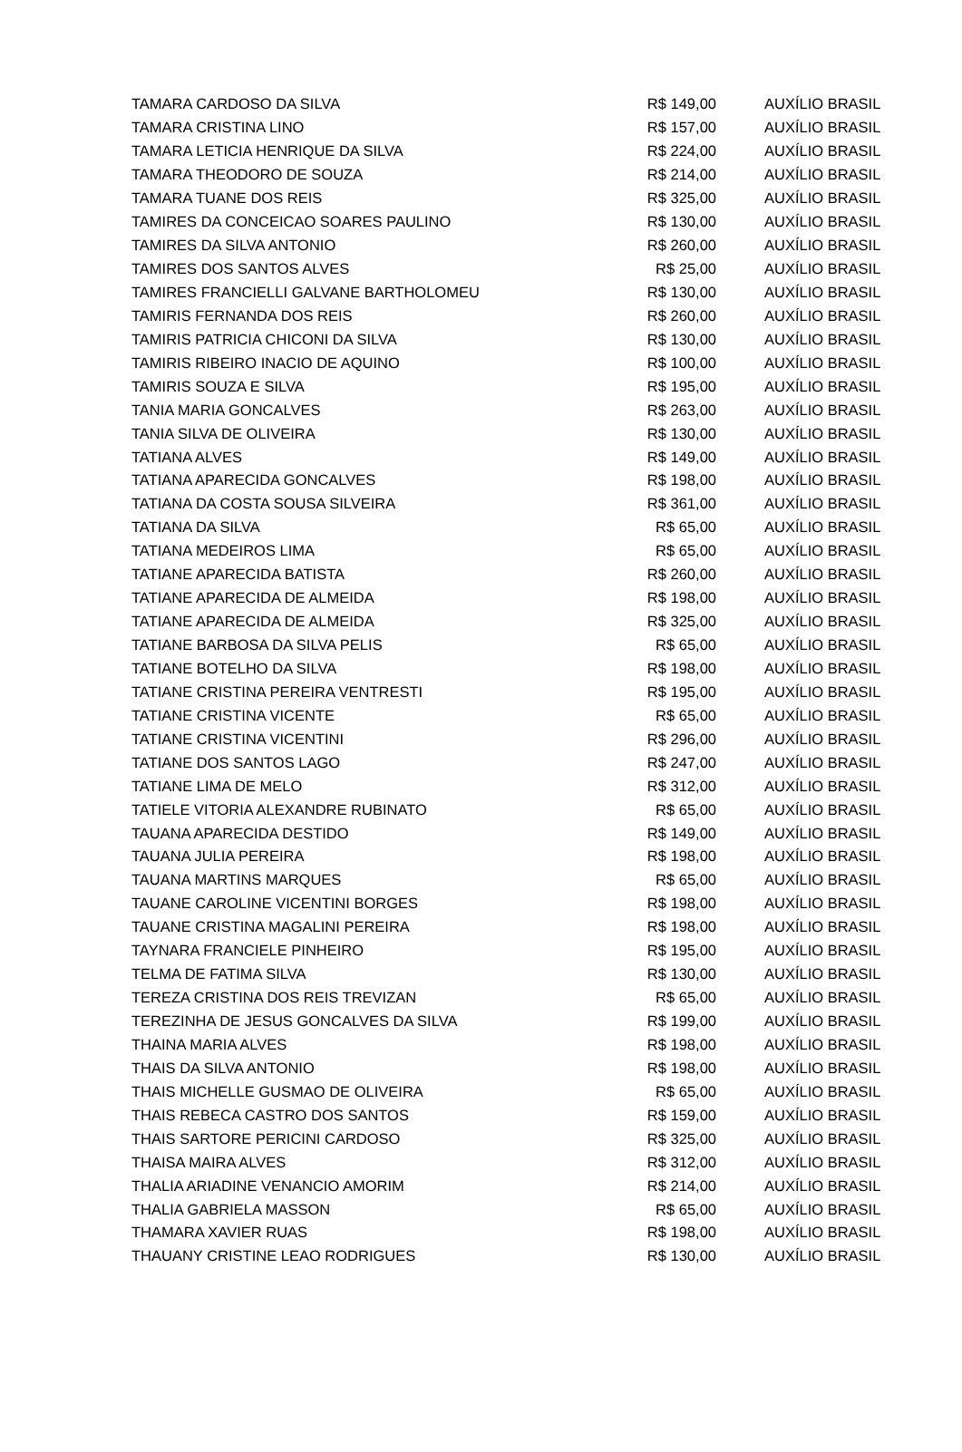| TAMARA CARDOSO DA SILVA | R$ 149,00 | AUXÍLIO BRASIL |
| TAMARA CRISTINA LINO | R$ 157,00 | AUXÍLIO BRASIL |
| TAMARA LETICIA HENRIQUE DA SILVA | R$ 224,00 | AUXÍLIO BRASIL |
| TAMARA THEODORO DE SOUZA | R$ 214,00 | AUXÍLIO BRASIL |
| TAMARA TUANE DOS REIS | R$ 325,00 | AUXÍLIO BRASIL |
| TAMIRES DA CONCEICAO SOARES PAULINO | R$ 130,00 | AUXÍLIO BRASIL |
| TAMIRES DA SILVA ANTONIO | R$ 260,00 | AUXÍLIO BRASIL |
| TAMIRES DOS SANTOS ALVES | R$ 25,00 | AUXÍLIO BRASIL |
| TAMIRES FRANCIELLI GALVANE BARTHOLOMEU | R$ 130,00 | AUXÍLIO BRASIL |
| TAMIRIS FERNANDA DOS REIS | R$ 260,00 | AUXÍLIO BRASIL |
| TAMIRIS PATRICIA CHICONI DA SILVA | R$ 130,00 | AUXÍLIO BRASIL |
| TAMIRIS RIBEIRO INACIO DE AQUINO | R$ 100,00 | AUXÍLIO BRASIL |
| TAMIRIS SOUZA E SILVA | R$ 195,00 | AUXÍLIO BRASIL |
| TANIA MARIA GONCALVES | R$ 263,00 | AUXÍLIO BRASIL |
| TANIA SILVA DE OLIVEIRA | R$ 130,00 | AUXÍLIO BRASIL |
| TATIANA ALVES | R$ 149,00 | AUXÍLIO BRASIL |
| TATIANA APARECIDA GONCALVES | R$ 198,00 | AUXÍLIO BRASIL |
| TATIANA DA COSTA SOUSA SILVEIRA | R$ 361,00 | AUXÍLIO BRASIL |
| TATIANA DA SILVA | R$ 65,00 | AUXÍLIO BRASIL |
| TATIANA MEDEIROS LIMA | R$ 65,00 | AUXÍLIO BRASIL |
| TATIANE APARECIDA BATISTA | R$ 260,00 | AUXÍLIO BRASIL |
| TATIANE APARECIDA DE ALMEIDA | R$ 198,00 | AUXÍLIO BRASIL |
| TATIANE APARECIDA DE ALMEIDA | R$ 325,00 | AUXÍLIO BRASIL |
| TATIANE BARBOSA DA SILVA PELIS | R$ 65,00 | AUXÍLIO BRASIL |
| TATIANE BOTELHO DA SILVA | R$ 198,00 | AUXÍLIO BRASIL |
| TATIANE CRISTINA PEREIRA VENTRESTI | R$ 195,00 | AUXÍLIO BRASIL |
| TATIANE CRISTINA VICENTE | R$ 65,00 | AUXÍLIO BRASIL |
| TATIANE CRISTINA VICENTINI | R$ 296,00 | AUXÍLIO BRASIL |
| TATIANE DOS SANTOS LAGO | R$ 247,00 | AUXÍLIO BRASIL |
| TATIANE LIMA DE MELO | R$ 312,00 | AUXÍLIO BRASIL |
| TATIELE VITORIA ALEXANDRE RUBINATO | R$ 65,00 | AUXÍLIO BRASIL |
| TAUANA APARECIDA DESTIDO | R$ 149,00 | AUXÍLIO BRASIL |
| TAUANA JULIA PEREIRA | R$ 198,00 | AUXÍLIO BRASIL |
| TAUANA MARTINS MARQUES | R$ 65,00 | AUXÍLIO BRASIL |
| TAUANE CAROLINE VICENTINI BORGES | R$ 198,00 | AUXÍLIO BRASIL |
| TAUANE CRISTINA MAGALINI PEREIRA | R$ 198,00 | AUXÍLIO BRASIL |
| TAYNARA FRANCIELE PINHEIRO | R$ 195,00 | AUXÍLIO BRASIL |
| TELMA DE FATIMA SILVA | R$ 130,00 | AUXÍLIO BRASIL |
| TEREZA CRISTINA DOS REIS TREVIZAN | R$ 65,00 | AUXÍLIO BRASIL |
| TEREZINHA DE JESUS GONCALVES DA SILVA | R$ 199,00 | AUXÍLIO BRASIL |
| THAINA MARIA ALVES | R$ 198,00 | AUXÍLIO BRASIL |
| THAIS DA SILVA ANTONIO | R$ 198,00 | AUXÍLIO BRASIL |
| THAIS MICHELLE GUSMAO DE OLIVEIRA | R$ 65,00 | AUXÍLIO BRASIL |
| THAIS REBECA CASTRO DOS SANTOS | R$ 159,00 | AUXÍLIO BRASIL |
| THAIS SARTORE PERICINI CARDOSO | R$ 325,00 | AUXÍLIO BRASIL |
| THAISA MAIRA ALVES | R$ 312,00 | AUXÍLIO BRASIL |
| THALIA ARIADINE VENANCIO AMORIM | R$ 214,00 | AUXÍLIO BRASIL |
| THALIA GABRIELA MASSON | R$ 65,00 | AUXÍLIO BRASIL |
| THAMARA XAVIER RUAS | R$ 198,00 | AUXÍLIO BRASIL |
| THAUANY CRISTINE LEAO RODRIGUES | R$ 130,00 | AUXÍLIO BRASIL |